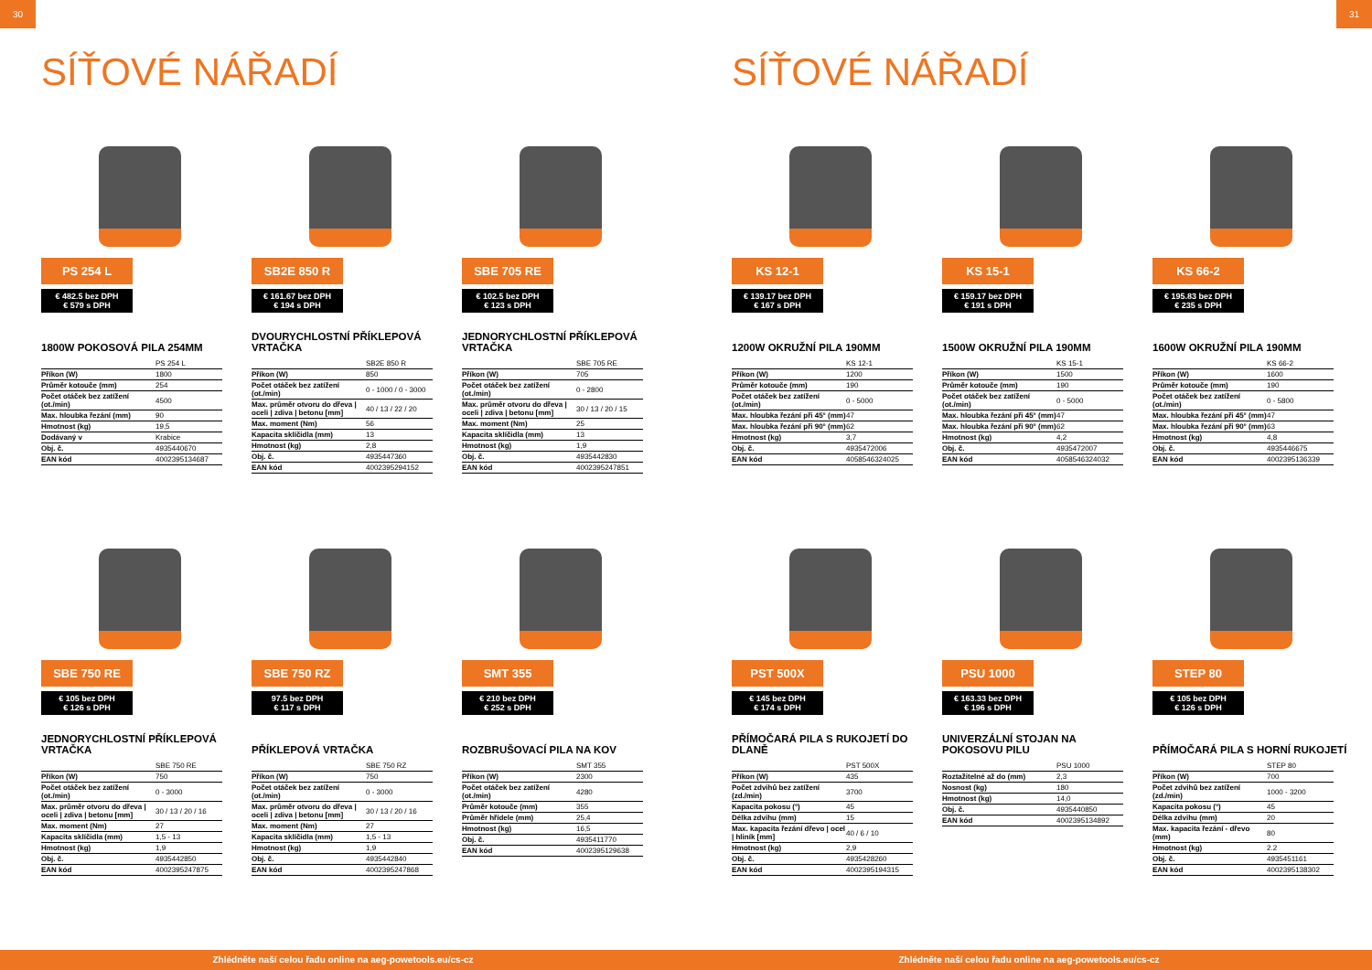30 31
SÍŤOVÉ NÁŘADÍ
PS 254 L
€ 482.5 bez DPH
€ 579 s DPH
1800W POKOSOVÁ PILA 254MM
| | PS 254 L |
| --- | --- |
| Příkon (W) | 1800 |
| Průměr kotouče (mm) | 254 |
| Počet otáček bez zatížení (ot./min) | 4500 |
| Max. hloubka řezání (mm) | 90 |
| Hmotnost (kg) | 19,5 |
| Dodávaný v | Krabice |
| Obj. č. | 4935440670 |
| EAN kód | 4002395134687 |
SB2E 850 R
€ 161.67 bez DPH
€ 194 s DPH
DVOURYCHLOSTNÍ PŘÍKLEPOVÁ VRTAČKA
| | SB2E 850 R |
| --- | --- |
| Příkon (W) | 850 |
| Počet otáček bez zatížení (ot./min) | 0 - 1000 / 0 - 3000 |
| Max. průměr otvoru do dřeva / oceli / zdiva / betonu [mm] | 40 / 13 / 22 / 20 |
| Max. moment (Nm) | 56 |
| Kapacita sklíčidla (mm) | 13 |
| Hmotnost (kg) | 2,8 |
| Obj. č. | 4935447360 |
| EAN kód | 4002395294152 |
SBE 705 RE
€ 102.5 bez DPH
€ 123 s DPH
JEDNORYCHLOSTNÍ PŘÍKLEPOVÁ VRTAČKA
| | SBE 705 RE |
| --- | --- |
| Příkon (W) | 705 |
| Počet otáček bez zatížení (ot./min) | 0 - 2800 |
| Max. průměr otvoru do dřeva / oceli / zdiva / betonu [mm] | 30 / 13 / 20 / 15 |
| Max. moment (Nm) | 25 |
| Kapacita sklíčidla (mm) | 13 |
| Hmotnost (kg) | 1,9 |
| Obj. č. | 4935442830 |
| EAN kód | 4002395247851 |
SBE 750 RE
€ 105 bez DPH
€ 126 s DPH
JEDNORYCHLOSTNÍ PŘÍKLEPOVÁ VRTAČKA
| | SBE 750 RE |
| --- | --- |
| Příkon (W) | 750 |
| Počet otáček bez zatížení (ot./min) | 0 - 3000 |
| Max. průměr otvoru do dřeva / oceli / zdiva / betonu [mm] | 30 / 13 / 20 / 16 |
| Max. moment (Nm) | 27 |
| Kapacita sklíčidla (mm) | 1,5 - 13 |
| Hmotnost (kg) | 1,9 |
| Obj. č. | 4935442850 |
| EAN kód | 4002395247875 |
SBE 750 RZ
97.5 bez DPH
€ 117 s DPH
PŘÍKLEPOVÁ VRTAČKA
| | SBE 750 RZ |
| --- | --- |
| Příkon (W) | 750 |
| Počet otáček bez zatížení (ot./min) | 0 - 3000 |
| Max. průměr otvoru do dřeva / oceli / zdiva / betonu [mm] | 30 / 13 / 20 / 16 |
| Max. moment (Nm) | 27 |
| Kapacita sklíčidla (mm) | 1,5 - 13 |
| Hmotnost (kg) | 1,9 |
| Obj. č. | 4935442840 |
| EAN kód | 4002395247868 |
SMT 355
€ 210 bez DPH
€ 252 s DPH
ROZBRUŠOVACÍ PILA NA KOV
| | SMT 355 |
| --- | --- |
| Příkon (W) | 2300 |
| Počet otáček bez zatížení (ot./min) | 4280 |
| Průměr kotouče (mm) | 355 |
| Průměr hřídele (mm) | 25,4 |
| Hmotnost (kg) | 16,5 |
| Obj. č. | 4935411770 |
| EAN kód | 4002395129638 |
SÍŤOVÉ NÁŘADÍ
KS 12-1
€ 139.17 bez DPH
€ 167 s DPH
1200W OKRUŽNÍ PILA 190MM
| | KS 12-1 |
| --- | --- |
| Příkon (W) | 1200 |
| Průměr kotouče (mm) | 190 |
| Počet otáček bez zatížení (ot./min) | 0 - 5000 |
| Max. hloubka řezání při 45° (mm) | 47 |
| Max. hloubka řezání při 90° (mm) | 62 |
| Hmotnost (kg) | 3,7 |
| Obj. č. | 4935472006 |
| EAN kód | 4058546324025 |
KS 15-1
€ 159.17 bez DPH
€ 191 s DPH
1500W OKRUŽNÍ PILA 190MM
| | KS 15-1 |
| --- | --- |
| Příkon (W) | 1500 |
| Průměr kotouče (mm) | 190 |
| Počet otáček bez zatížení (ot./min) | 0 - 5000 |
| Max. hloubka řezání při 45° (mm) | 47 |
| Max. hloubka řezání při 90° (mm) | 62 |
| Hmotnost (kg) | 4,2 |
| Obj. č. | 4935472007 |
| EAN kód | 4058546324032 |
KS 66-2
€ 195.83 bez DPH
€ 235 s DPH
1600W OKRUŽNÍ PILA 190MM
| | KS 66-2 |
| --- | --- |
| Příkon (W) | 1600 |
| Průměr kotouče (mm) | 190 |
| Počet otáček bez zatížení (ot./min) | 0 - 5800 |
| Max. hloubka řezání při 45° (mm) | 47 |
| Max. hloubka řezání při 90° (mm) | 63 |
| Hmotnost (kg) | 4,8 |
| Obj. č. | 4935446675 |
| EAN kód | 4002395136339 |
PST 500X
€ 145 bez DPH
€ 174 s DPH
PŘÍMOČARÁ PILA S RUKOJETÍ DO DLANĚ
| | PST 500X |
| --- | --- |
| Příkon (W) | 435 |
| Počet zdvihů bez zatížení (zd./min) | 3700 |
| Kapacita pokosu (°) | 45 |
| Délka zdvihu (mm) | 15 |
| Max. kapacita řezání dřevo / ocel / hliník [mm] | 40 / 6 / 10 |
| Hmotnost (kg) | 2,9 |
| Obj. č. | 4935428260 |
| EAN kód | 4002395194315 |
PSU 1000
€ 163.33 bez DPH
€ 196 s DPH
UNIVERZÁLNÍ STOJAN NA POKOSOVU PILU
| | PSU 1000 |
| --- | --- |
| Roztažitelné až do (mm) | 2,3 |
| Nosnost (kg) | 180 |
| Hmotnost (kg) | 14,0 |
| Obj. č. | 4935440850 |
| EAN kód | 4002395134892 |
STEP 80
€ 105 bez DPH
€ 126 s DPH
PŘÍMOČARÁ PILA S HORNÍ RUKOJETÍ
| | STEP 80 |
| --- | --- |
| Příkon (W) | 700 |
| Počet zdvihů bez zatížení (zd./min) | 1000 - 3200 |
| Kapacita pokosu (°) | 45 |
| Délka zdvihu (mm) | 20 |
| Max. kapacita řezání - dřevo (mm) | 80 |
| Hmotnost (kg) | 2.2 |
| Obj. č. | 4935451161 |
| EAN kód | 4002395138302 |
Zhlédněte naší celou řadu online na aeg-powetools.eu/cs-cz Zhlédněte naší celou řadu online na aeg-powetools.eu/cs-cz